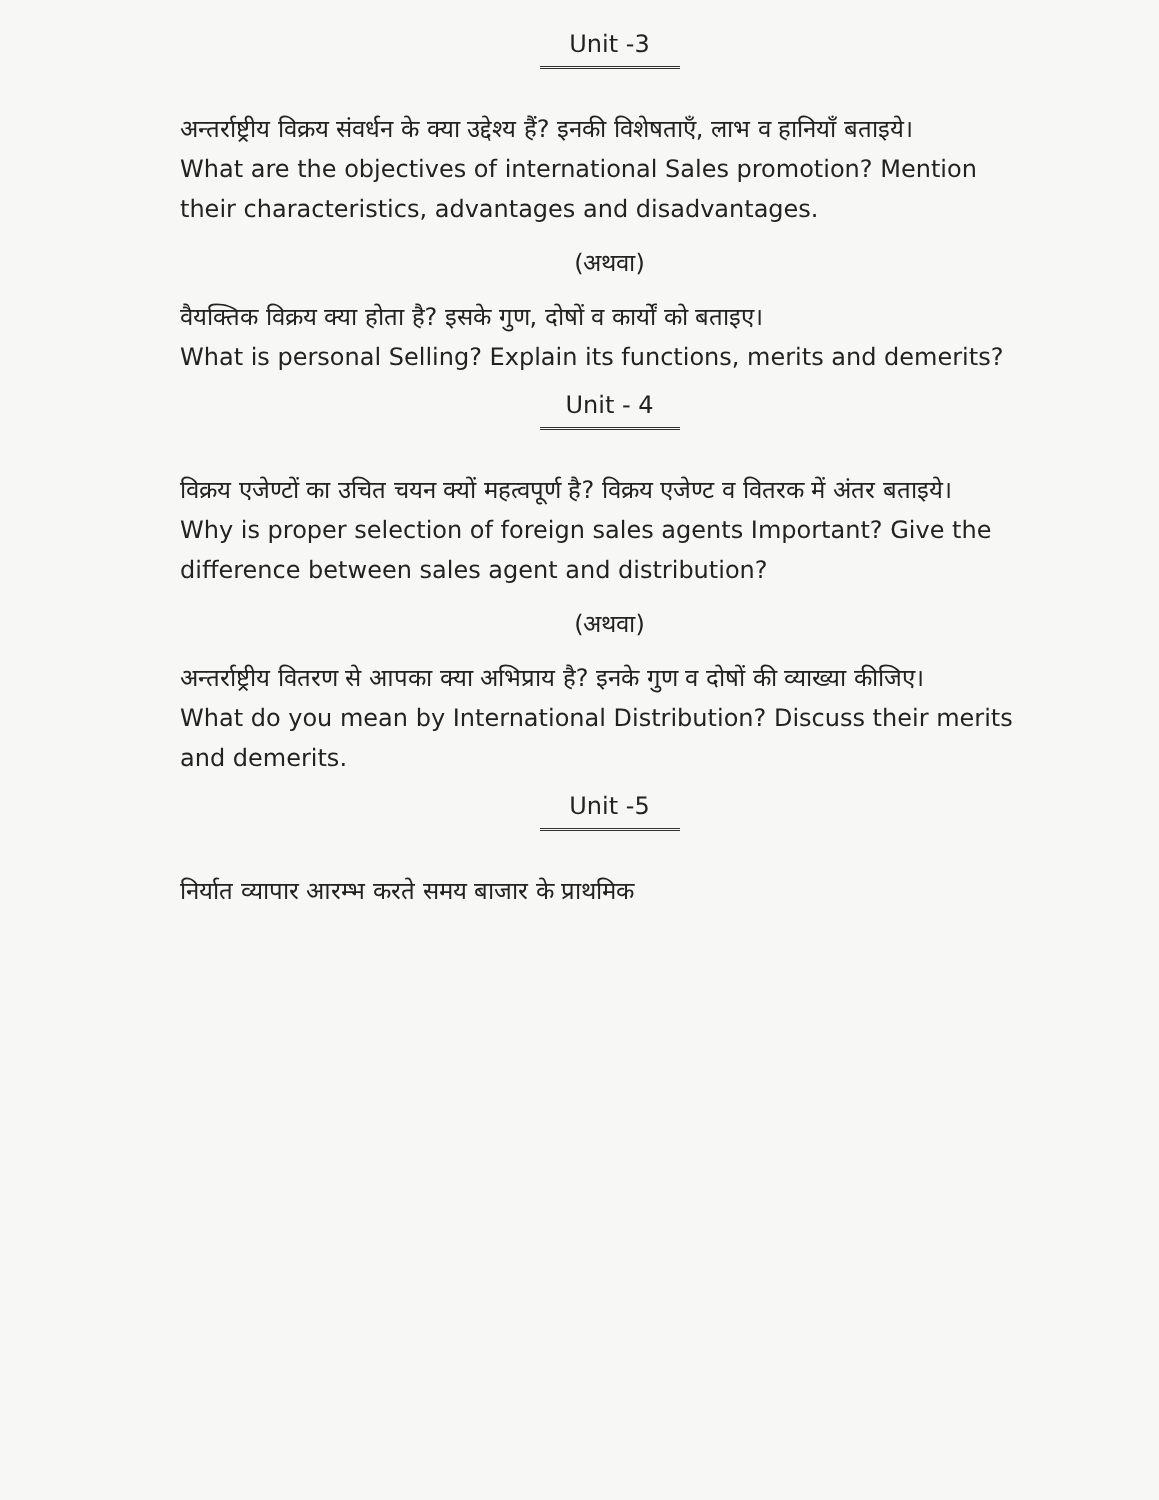Unit -3
अन्तर्राष्ट्रीय विक्रय संवर्धन के क्या उद्देश्य हैं? इनकी विशेषताएँ, लाभ व हानियाँ बताइये।
What are the objectives of international Sales promotion? Mention their characteristics, advantages and disadvantages.
(अथवा)
वैयक्तिक विक्रय क्या होता है? इसके गुण, दोषों व कार्यों को बताइए।
What is personal Selling? Explain its functions, merits and demerits?
Unit - 4
विक्रय एजेण्टों का उचित चयन क्यों महत्वपूर्ण है? विक्रय एजेण्ट व वितरक में अंतर बताइये।
Why is proper selection of foreign sales agents Important? Give the difference between sales agent and distribution?
(अथवा)
अन्तर्राष्ट्रीय वितरण से आपका क्या अभिप्राय है? इनके गुण व दोषों की व्याख्या कीजिए।
What do you mean by International Distribution? Discuss their merits and demerits.
Unit -5
निर्यात व्यापार आरम्भ करते समय बाजार के प्राथमिक